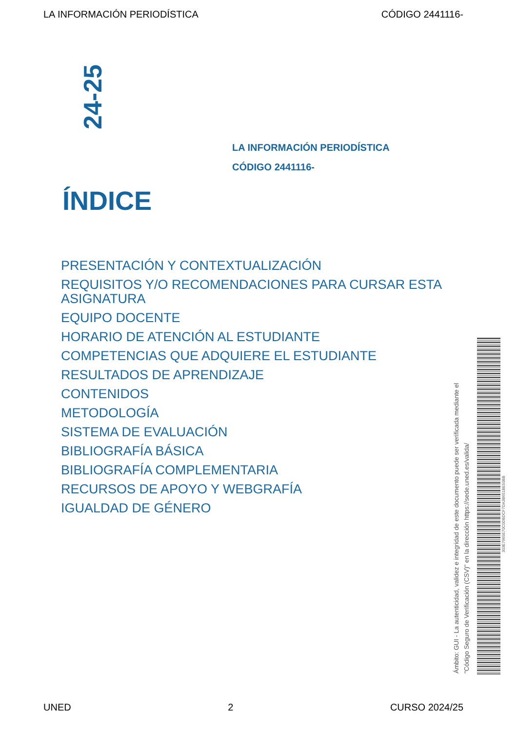LA INFORMACIÓN PERIODÍSTICA CÓDIGO 2441116-
24-25
LA INFORMACIÓN PERIODÍSTICA
CÓDIGO 2441116-
ÍNDICE
PRESENTACIÓN Y CONTEXTUALIZACIÓN
REQUISITOS Y/O RECOMENDACIONES PARA CURSAR ESTA ASIGNATURA
EQUIPO DOCENTE
HORARIO DE ATENCIÓN AL ESTUDIANTE
COMPETENCIAS QUE ADQUIERE EL ESTUDIANTE
RESULTADOS DE APRENDIZAJE
CONTENIDOS
METODOLOGÍA
SISTEMA DE EVALUACIÓN
BIBLIOGRAFÍA BÁSICA
BIBLIOGRAFÍA COMPLEMENTARIA
RECURSOS DE APOYO Y WEBGRAFÍA
IGUALDAD DE GÉNERO
Ámbito: GUI - La autenticidad, validez e integridad de este documento puede ser verificada mediante el
"Código Seguro de Verificación (CSV)" en la dirección https://sede.uned.es/valida/
303E7965E70C0DBDCF7DA3B651BE50BB
UNED 2 CURSO 2024/25